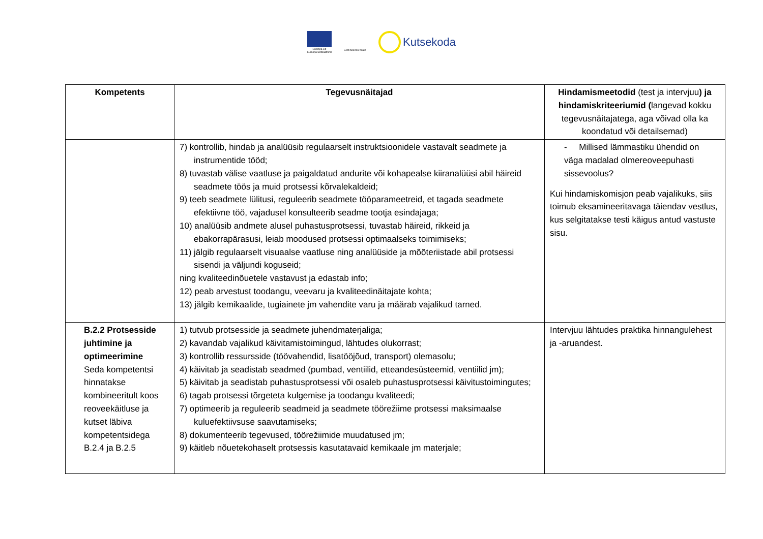Euroopa Liit
Euroopa Sotsiaalfond
Eesti tuleviku heaks
Kutsekoda
| Kompetents | Tegevusnäitajad | Hindamismeetodid (test ja intervjuu ) ja hindamiskriteeriumid ( langevad kokku tegevusnäitajatega, aga võivad olla ka koondatud või detailsemad) |
| --- | --- | --- |
| | 7) kontrollib, hindab ja analüüsib regulaarselt instruktsioonidele vastavalt seadmete ja instrumentide tööd; 8) tuvastab välise vaatluse ja paigaldatud andurite või kohapealse kiiranalüüsi abil häireid seadmete töös ja muid protsessi kõrvalekaldeid; 9) teeb seadmete lülitusi, reguleerib seadmete tööparameetreid, et tagada seadmete efektiivne töö, vajadusel konsulteerib seadme tootja esindajaga; 10) analüüsib andmete alusel puhastusprotsessi, tuvastab häireid, rikkeid ja ebakorrapärasusi, leiab moodused protsessi optimaalseks toimimiseks; 11) jälgib regulaarselt visuaalse vaatluse ning analüüside ja mõõteriistade abil protsessi sisendi ja väljundi koguseid; ning kvaliteedinõuetele vastavust ja edastab info; 12) peab arvestust toodangu, veevaru ja kvaliteedinäitajate kohta; 13) jälgib kemikaalide, tugiainete jm vahendite varu ja määrab vajalikud tarned. | - Millised lämmastiku ühendid on väga madalad olmereoveepuhasti sissevoolus? Kui hindamiskomisjon peab vajalikuks, siis toimub eksamineeritavaga täiendav vestlus, kus selgitatakse testi käigus antud vastuste sisu. |
| B.2.2 Protsesside juhtimine ja optimeerimine Seda kompetentsi hinnatakse kombineeritult koos reoveekäitluse ja kutset läbiva kompetentsidega B.2.4 ja B.2.5 | 1) tutvub protsesside ja seadmete juhendmaterjaliga; 2) kavandab vajalikud käivitamistoimingud, lähtudes olukorrast; 3) kontrollib ressursside (töövahendid, lisatööjõud, transport) olemasolu; 4) käivitab ja seadistab seadmed (pumbad, ventiilid, etteandesüsteemid, ventiilid jm); 5) käivitab ja seadistab puhastusprotsessi või osaleb puhastusprotsessi käivitustoimingutes; 6) tagab protsessi tõrgeteta kulgemise ja toodangu kvaliteedi; 7) optimeerib ja reguleerib seadmeid ja seadmete töörežiime protsessi maksimaalse kuluefektiivsuse saavutamiseks; 8) dokumenteerib tegevused, töörežiimide muudatused jm; 9) käitleb nõuetekohaselt protsessis kasutatavaid kemikaale jm materjale; | Intervjuu lähtudes praktika hinnangulehest ja -aruandest. |